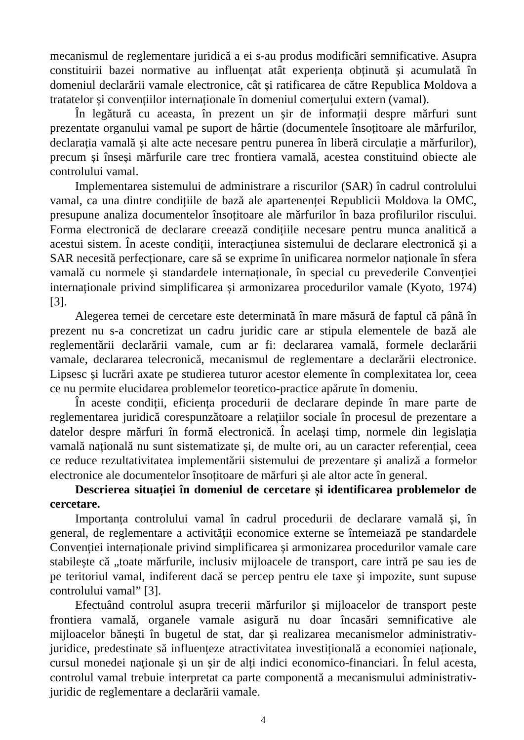mecanismul de reglementare juridică a ei s-au produs modificări semnificative. Asupra constituirii bazei normative au influențat atât experiența obținută și acumulată în domeniul declarării vamale electronice, cât și ratificarea de către Republica Moldova a tratatelor și convențiilor internaționale în domeniul comerțului extern (vamal).
În legătură cu aceasta, în prezent un șir de informații despre mărfuri sunt prezentate organului vamal pe suport de hârtie (documentele însoțitoare ale mărfurilor, declarația vamală și alte acte necesare pentru punerea în liberă circulație a mărfurilor), precum și înseși mărfurile care trec frontiera vamală, acestea constituind obiecte ale controlului vamal.
Implementarea sistemului de administrare a riscurilor (SAR) în cadrul controlului vamal, ca una dintre condițiile de bază ale apartenenței Republicii Moldova la OMC, presupune analiza documentelor însoțitoare ale mărfurilor în baza profilurilor riscului. Forma electronică de declarare creează condițiile necesare pentru munca analitică a acestui sistem. În aceste condiții, interacțiunea sistemului de declarare electronică și a SAR necesită perfecționare, care să se exprime în unificarea normelor naționale în sfera vamală cu normele și standardele internaționale, în special cu prevederile Convenției internaționale privind simplificarea și armonizarea procedurilor vamale (Kyoto, 1974) [3].
Alegerea temei de cercetare este determinată în mare măsură de faptul că până în prezent nu s-a concretizat un cadru juridic care ar stipula elementele de bază ale reglementării declarării vamale, cum ar fi: declararea vamală, formele declarării vamale, declararea telecronică, mecanismul de reglementare a declarării electronice. Lipsesc și lucrări axate pe studierea tuturor acestor elemente în complexitatea lor, ceea ce nu permite elucidarea problemelor teoretico-practice apărute în domeniu.
În aceste condiții, eficiența procedurii de declarare depinde în mare parte de reglementarea juridică corespunzătoare a relațiilor sociale în procesul de prezentare a datelor despre mărfuri în formă electronică. În același timp, normele din legislația vamală națională nu sunt sistematizate și, de multe ori, au un caracter referențial, ceea ce reduce rezultativitatea implementării sistemului de prezentare și analiză a formelor electronice ale documentelor însoțitoare de mărfuri și ale altor acte în general.
Descrierea situației în domeniul de cercetare și identificarea problemelor de cercetare.
Importanța controlului vamal în cadrul procedurii de declarare vamală și, în general, de reglementare a activității economice externe se întemeiază pe standardele Convenției internaționale privind simplificarea și armonizarea procedurilor vamale care stabilește că „toate mărfurile, inclusiv mijloacele de transport, care intră pe sau ies de pe teritoriul vamal, indiferent dacă se percep pentru ele taxe și impozite, sunt supuse controlului vamal” [3].
Efectuând controlul asupra trecerii mărfurilor și mijloacelor de transport peste frontiera vamală, organele vamale asigură nu doar încasări semnificative ale mijloacelor bănești în bugetul de stat, dar și realizarea mecanismelor administrativ-juridice, predestinate să influențeze atractivitatea investițională a economiei naționale, cursul monedei naționale și un șir de alți indici economico-financiari. În felul acesta, controlul vamal trebuie interpretat ca parte componentă a mecanismului administrativ-juridic de reglementare a declarării vamale.
4